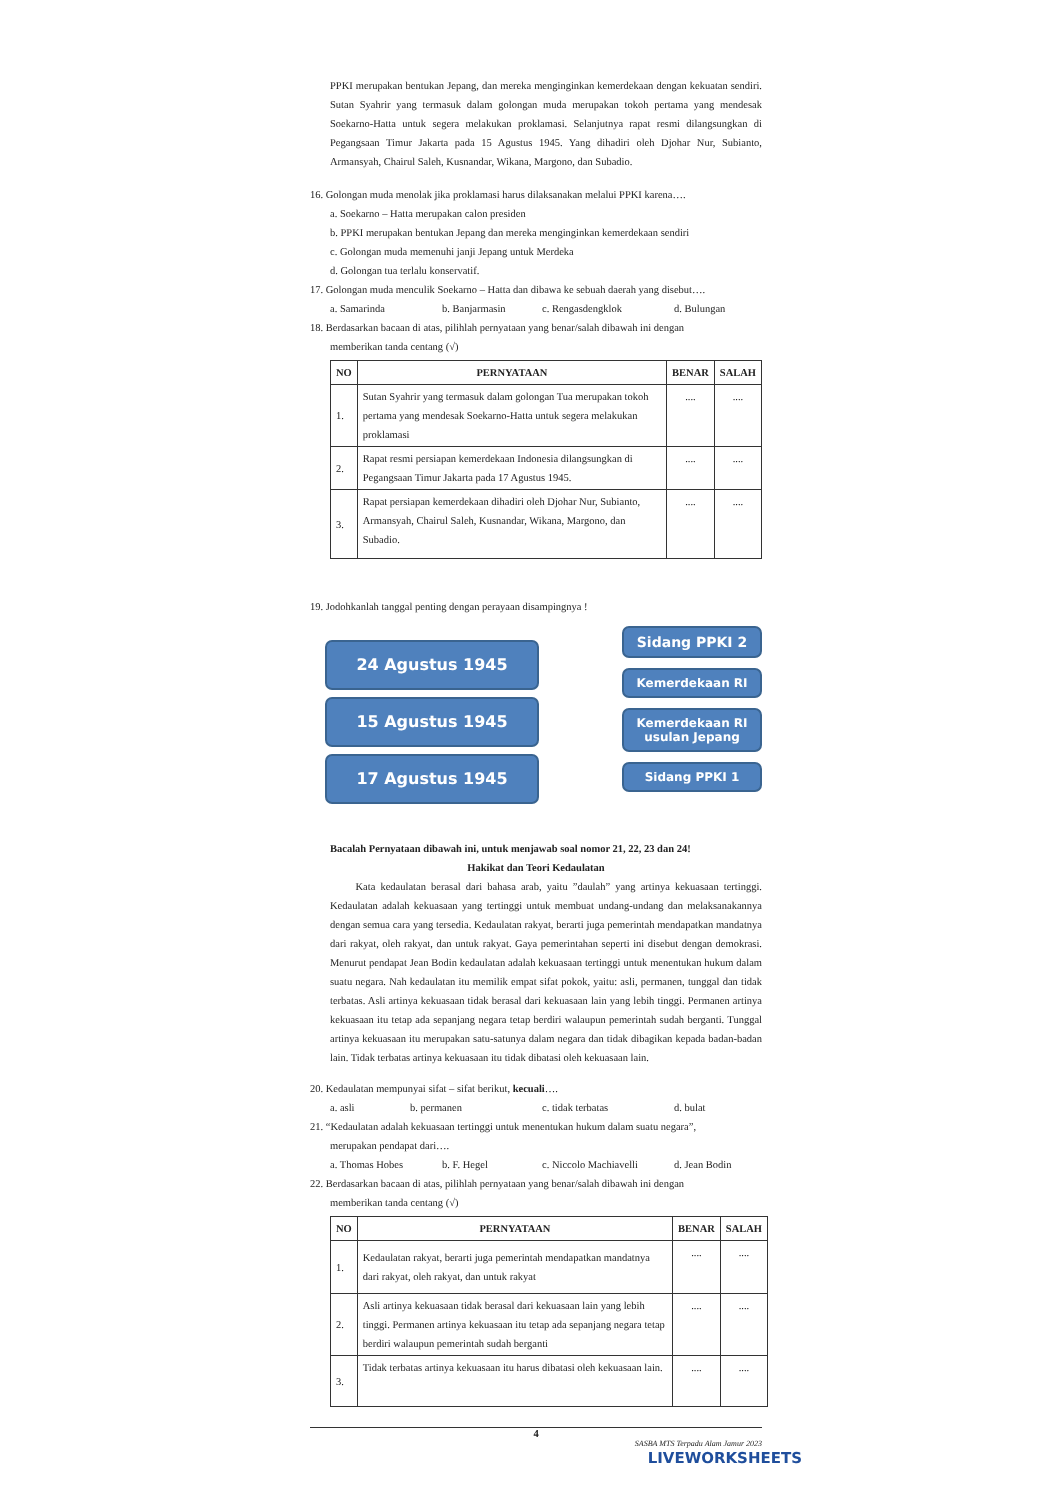PPKI merupakan bentukan Jepang, dan mereka menginginkan kemerdekaan dengan kekuatan sendiri. Sutan Syahrir yang termasuk dalam golongan muda merupakan tokoh pertama yang mendesak Soekarno-Hatta untuk segera melakukan proklamasi. Selanjutnya rapat resmi dilangsungkan di Pegangsaan Timur Jakarta pada 15 Agustus 1945. Yang dihadiri oleh Djohar Nur, Subianto, Armansyah, Chairul Saleh, Kusnandar, Wikana, Margono, dan Subadio.
16. Golongan muda menolak jika proklamasi harus dilaksanakan melalui PPKI karena….
a. Soekarno – Hatta merupakan calon presiden
b. PPKI merupakan bentukan Jepang dan mereka menginginkan kemerdekaan sendiri
c. Golongan muda memenuhi janji Jepang untuk Merdeka
d. Golongan tua terlalu konservatif.
17. Golongan muda menculik Soekarno – Hatta dan dibawa ke sebuah daerah yang disebut….
a. Samarinda b. Banjarmasin c. Rengasdengklok d. Bulungan
18. Berdasarkan bacaan di atas, pilihlah pernyataan yang benar/salah dibawah ini dengan
memberikan tanda centang (√)
| NO | PERNYATAAN | BENAR | SALAH |
| --- | --- | --- | --- |
| 1. | Sutan Syahrir yang termasuk dalam golongan Tua merupakan tokoh pertama yang mendesak Soekarno-Hatta untuk segera melakukan proklamasi | .... | .... |
| 2. | Rapat resmi persiapan kemerdekaan Indonesia dilangsungkan di Pegangsaan Timur Jakarta pada 17 Agustus 1945. | .... | .... |
| 3. | Rapat persiapan kemerdekaan dihadiri oleh Djohar Nur, Subianto, Armansyah, Chairul Saleh, Kusnandar, Wikana, Margono, dan Subadio. | .... | .... |
19. Jodohkanlah tanggal penting dengan perayaan disampingnya !
24 Agustus 1945
15 Agustus 1945
17 Agustus 1945
Sidang PPKI 2
Kemerdekaan RI
Kemerdekaan RI
usulan Jepang
Sidang PPKI 1
Bacalah Pernyataan dibawah ini, untuk menjawab soal nomor 21, 22, 23 dan 24!
Hakikat dan Teori Kedaulatan
Kata kedaulatan berasal dari bahasa arab, yaitu ”daulah” yang artinya kekuasaan tertinggi. Kedaulatan adalah kekuasaan yang tertinggi untuk membuat undang-undang dan melaksanakannya dengan semua cara yang tersedia. Kedaulatan rakyat, berarti juga pemerintah mendapatkan mandatnya dari rakyat, oleh rakyat, dan untuk rakyat. Gaya pemerintahan seperti ini disebut dengan demokrasi. Menurut pendapat Jean Bodin kedaulatan adalah kekuasaan tertinggi untuk menentukan hukum dalam suatu negara. Nah kedaulatan itu memilik empat sifat pokok, yaitu: asli, permanen, tunggal dan tidak terbatas. Asli artinya kekuasaan tidak berasal dari kekuasaan lain yang lebih tinggi. Permanen artinya kekuasaan itu tetap ada sepanjang negara tetap berdiri walaupun pemerintah sudah berganti. Tunggal artinya kekuasaan itu merupakan satu-satunya dalam negara dan tidak dibagikan kepada badan-badan lain. Tidak terbatas artinya kekuasaan itu tidak dibatasi oleh kekuasaan lain.
20. Kedaulatan mempunyai sifat – sifat berikut, kecuali….
a. asli b. permanen c. tidak terbatas d. bulat
21. “Kedaulatan adalah kekuasaan tertinggi untuk menentukan hukum dalam suatu negara”,
merupakan pendapat dari….
a. Thomas Hobes b. F. Hegel c. Niccolo Machiavelli d. Jean Bodin
22. Berdasarkan bacaan di atas, pilihlah pernyataan yang benar/salah dibawah ini dengan
memberikan tanda centang (√)
| NO | PERNYATAAN | BENAR | SALAH |
| --- | --- | --- | --- |
| 1. | Kedaulatan rakyat, berarti juga pemerintah mendapatkan mandatnya dari rakyat, oleh rakyat, dan untuk rakyat | .... | .... |
| 2. | Asli artinya kekuasaan tidak berasal dari kekuasaan lain yang lebih tinggi. Permanen artinya kekuasaan itu tetap ada sepanjang negara tetap berdiri walaupun pemerintah sudah berganti | .... | .... |
| 3. | Tidak terbatas artinya kekuasaan itu harus dibatasi oleh kekuasaan lain. | .... | .... |
4
SASBA MTS Terpadu Alam Jamur 2023
LIVEWORKSHEETS